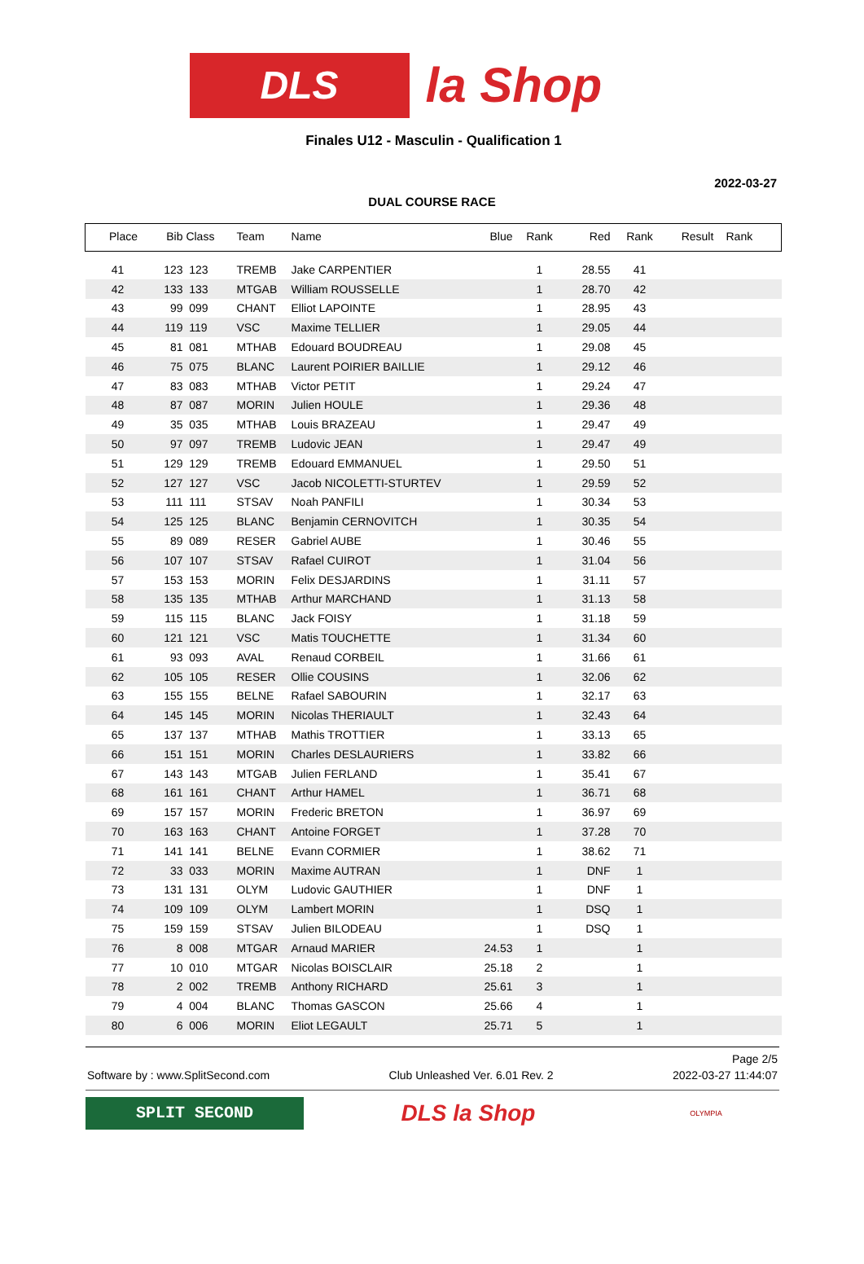DLS
la Shop
Finales U12 - Masculin - Qualification 1
2022-03-27
DUAL COURSE RACE
| Place | Bib | Class | Team | Name | Blue | Rank | Red | Rank | Result | Rank |
| --- | --- | --- | --- | --- | --- | --- | --- | --- | --- | --- |
| 41 | 123 | 123 | TREMB | Jake CARPENTIER | | 1 | 28.55 | 41 | | |
| 42 | 133 | 133 | MTGAB | William ROUSSELLE | | 1 | 28.70 | 42 | | |
| 43 | 99 | 099 | CHANT | Elliot LAPOINTE | | 1 | 28.95 | 43 | | |
| 44 | 119 | 119 | VSC | Maxime TELLIER | | 1 | 29.05 | 44 | | |
| 45 | 81 | 081 | MTHAB | Edouard BOUDREAU | | 1 | 29.08 | 45 | | |
| 46 | 75 | 075 | BLANC | Laurent POIRIER BAILLIE | | 1 | 29.12 | 46 | | |
| 47 | 83 | 083 | MTHAB | Victor PETIT | | 1 | 29.24 | 47 | | |
| 48 | 87 | 087 | MORIN | Julien HOULE | | 1 | 29.36 | 48 | | |
| 49 | 35 | 035 | MTHAB | Louis BRAZEAU | | 1 | 29.47 | 49 | | |
| 50 | 97 | 097 | TREMB | Ludovic JEAN | | 1 | 29.47 | 49 | | |
| 51 | 129 | 129 | TREMB | Edouard EMMANUEL | | 1 | 29.50 | 51 | | |
| 52 | 127 | 127 | VSC | Jacob NICOLETTI-STURTEV | | 1 | 29.59 | 52 | | |
| 53 | 111 | 111 | STSAV | Noah PANFILI | | 1 | 30.34 | 53 | | |
| 54 | 125 | 125 | BLANC | Benjamin CERNOVITCH | | 1 | 30.35 | 54 | | |
| 55 | 89 | 089 | RESER | Gabriel AUBE | | 1 | 30.46 | 55 | | |
| 56 | 107 | 107 | STSAV | Rafael CUIROT | | 1 | 31.04 | 56 | | |
| 57 | 153 | 153 | MORIN | Felix DESJARDINS | | 1 | 31.11 | 57 | | |
| 58 | 135 | 135 | MTHAB | Arthur MARCHAND | | 1 | 31.13 | 58 | | |
| 59 | 115 | 115 | BLANC | Jack FOISY | | 1 | 31.18 | 59 | | |
| 60 | 121 | 121 | VSC | Matis TOUCHETTE | | 1 | 31.34 | 60 | | |
| 61 | 93 | 093 | AVAL | Renaud CORBEIL | | 1 | 31.66 | 61 | | |
| 62 | 105 | 105 | RESER | Ollie COUSINS | | 1 | 32.06 | 62 | | |
| 63 | 155 | 155 | BELNE | Rafael SABOURIN | | 1 | 32.17 | 63 | | |
| 64 | 145 | 145 | MORIN | Nicolas THERIAULT | | 1 | 32.43 | 64 | | |
| 65 | 137 | 137 | MTHAB | Mathis TROTTIER | | 1 | 33.13 | 65 | | |
| 66 | 151 | 151 | MORIN | Charles DESLAURIERS | | 1 | 33.82 | 66 | | |
| 67 | 143 | 143 | MTGAB | Julien FERLAND | | 1 | 35.41 | 67 | | |
| 68 | 161 | 161 | CHANT | Arthur HAMEL | | 1 | 36.71 | 68 | | |
| 69 | 157 | 157 | MORIN | Frederic BRETON | | 1 | 36.97 | 69 | | |
| 70 | 163 | 163 | CHANT | Antoine FORGET | | 1 | 37.28 | 70 | | |
| 71 | 141 | 141 | BELNE | Evann CORMIER | | 1 | 38.62 | 71 | | |
| 72 | 33 | 033 | MORIN | Maxime AUTRAN | | 1 | DNF | 1 | | |
| 73 | 131 | 131 | OLYM | Ludovic GAUTHIER | | 1 | DNF | 1 | | |
| 74 | 109 | 109 | OLYM | Lambert MORIN | | 1 | DSQ | 1 | | |
| 75 | 159 | 159 | STSAV | Julien BILODEAU | | 1 | DSQ | 1 | | |
| 76 | 8 | 008 | MTGAR | Arnaud MARIER | 24.53 | 1 | | 1 | | |
| 77 | 10 | 010 | MTGAR | Nicolas BOISCLAIR | 25.18 | 2 | | 1 | | |
| 78 | 2 | 002 | TREMB | Anthony RICHARD | 25.61 | 3 | | 1 | | |
| 79 | 4 | 004 | BLANC | Thomas GASCON | 25.66 | 4 | | 1 | | |
| 80 | 6 | 006 | MORIN | Eliot LEGAULT | 25.71 | 5 | | 1 | | |
Page 2/5
Software by : www.SplitSecond.com Club Unleashed Ver. 6.01 Rev. 2 2022-03-27 11:44:07
SPLIT SECOND
DLS la Shop
OLYMPIA